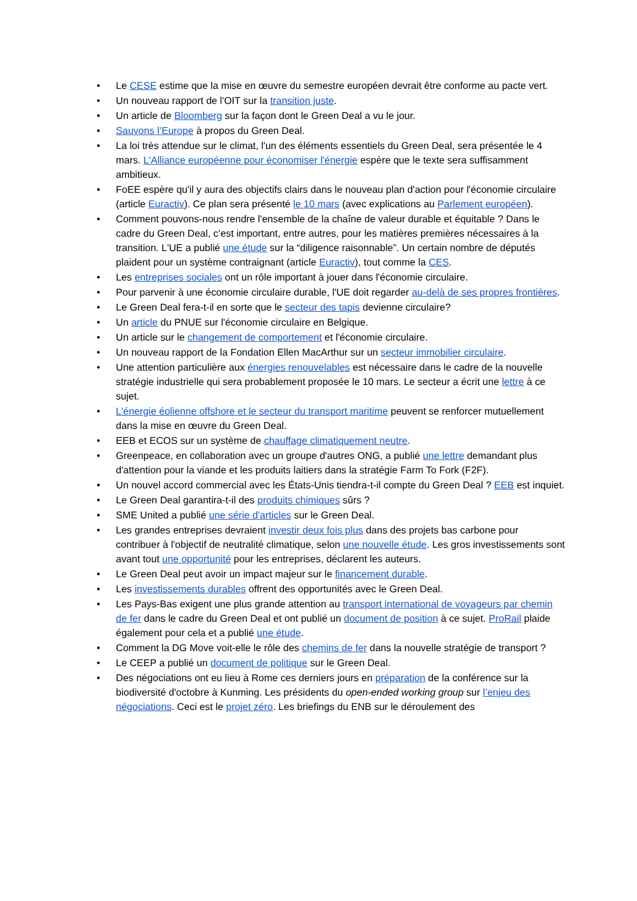• Le CESE estime que la mise en œuvre du semestre européen devrait être conforme au pacte vert.
• Un nouveau rapport de l'OIT sur la transition juste.
• Un article de Bloomberg sur la façon dont le Green Deal a vu le jour.
• Sauvons l’Europe à propos du Green Deal.
• La loi très attendue sur le climat, l'un des éléments essentiels du Green Deal, sera présentée le 4 mars. L'Alliance européenne pour économiser l'énergie espère que le texte sera suffisamment ambitieux.
• FoEE espère qu'il y aura des objectifs clairs dans le nouveau plan d'action pour l'économie circulaire (article Euractiv). Ce plan sera présenté le 10 mars (avec explications au Parlement européen).
• Comment pouvons-nous rendre l'ensemble de la chaîne de valeur durable et équitable ? Dans le cadre du Green Deal, c’est important, entre autres, pour les matières premières nécessaires à la transition. L'UE a publié une étude sur la “diligence raisonnable”. Un certain nombre de députés plaident pour un système contraignant (article Euractiv), tout comme la CES.
• Les entreprises sociales ont un rôle important à jouer dans l'économie circulaire.
• Pour parvenir à une économie circulaire durable, l'UE doit regarder au-delà de ses propres frontières.
• Le Green Deal fera-t-il en sorte que le secteur des tapis devienne circulaire?
• Un article du PNUE sur l'économie circulaire en Belgique.
• Un article sur le changement de comportement et l'économie circulaire.
• Un nouveau rapport de la Fondation Ellen MacArthur sur un secteur immobilier circulaire.
• Une attention particulière aux énergies renouvelables est nécessaire dans le cadre de la nouvelle stratégie industrielle qui sera probablement proposée le 10 mars. Le secteur a écrit une lettre à ce sujet.
• L'énergie éolienne offshore et le secteur du transport maritime peuvent se renforcer mutuellement dans la mise en œuvre du Green Deal.
• EEB et ECOS sur un système de chauffage climatiquement neutre.
• Greenpeace, en collaboration avec un groupe d'autres ONG, a publié une lettre demandant plus d'attention pour la viande et les produits laitiers dans la stratégie Farm To Fork (F2F).
• Un nouvel accord commercial avec les États-Unis tiendra-t-il compte du Green Deal ? EEB est inquiet.
• Le Green Deal garantira-t-il des produits chimiques sûrs ?
• SME United a publié une série d'articles sur le Green Deal.
• Les grandes entreprises devraient investir deux fois plus dans des projets bas carbone pour contribuer à l'objectif de neutralité climatique, selon une nouvelle étude. Les gros investissements sont avant tout une opportunité pour les entreprises, déclarent les auteurs.
• Le Green Deal peut avoir un impact majeur sur le financement durable.
• Les investissements durables offrent des opportunités avec le Green Deal.
• Les Pays-Bas exigent une plus grande attention au transport international de voyageurs par chemin de fer dans le cadre du Green Deal et ont publié un document de position à ce sujet. ProRail plaide également pour cela et a publié une étude.
• Comment la DG Move voit-elle le rôle des chemins de fer dans la nouvelle stratégie de transport ?
• Le CEEP a publié un document de politique sur le Green Deal.
• Des négociations ont eu lieu à Rome ces derniers jours en préparation de la conférence sur la biodiversité d'octobre à Kunming. Les présidents du open-ended working group sur l’enjeu des négociations. Ceci est le projet zéro. Les briefings du ENB sur le déroulement des